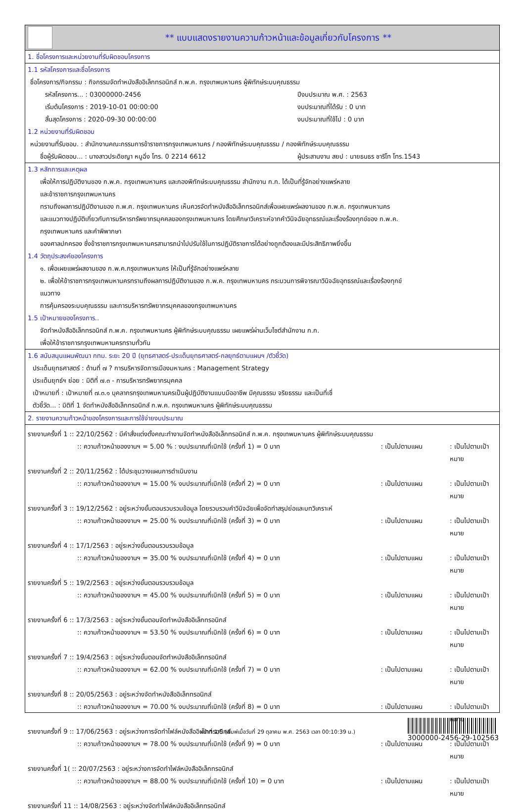** แบบแสดงรายงานความก้าวหน้าและข้อมูลเกี่ยวกับโครงการ **
1. ชื่อโครงการและหน่วยงานที่รับผิดชอบโครงการ
1.1 รหัสโครงการและชื่อโครงการ
ชื่อโครงการ/กิจกรรม : กิจกรรมจัดทำหนังสืออิเล็กทรอนิกส์ ก.พ.ค. กรุงเทพมหานคร ผู้พิทักษ์ระบบคุณธรรม
รหัสโครงการ... : 03000000-2456 ปีงบประมาณ พ.ศ. : 2563
เริ่มต้นโครงการ : 2019-10-01 00:00:00 งบประมาณที่ได้รับ : 0 บาท
สิ้นสุดโครงการ : 2020-09-30 00:00:00 งบประมาณที่ใช้ไป : 0 บาท
1.2 หน่วยงานที่รับผิดชอบ
หน่วยงานที่รับชอบ. : สำนักงานคณะกรรมการข้าราชการกรุงเทพมหานคร / กองพิทักษ์ระบบคุณธรรม / กองพิทักษ์ระบบคุณธรรม
ชื่อผู้รับผิดชอบ... : นางสาวประดิชญา หนูฉิ่ง โทร. 0 2214 6612 ผู้ประสานงาน สยป : นายธนธร ชาริโท โทร.1543
1.3 หลักการและเหตุผล
เพื่อให้การปฏิบัติงานของ ก.พ.ค. กรุงเทพมหานคร และกองพิทักษ์ระบบคุณธรรม สำนักงาน ก.ก. ได้เป็นที่รู้จักอย่างแพร่หลาย
และข้าราชการกรุงเทพมหานคร
ทราบถึงผลการปฏิบัติงานของ ก.พ.ค. กรุงเทพมหานคร เห็นควรจัดทำหนังสืออิเล็กทรอนิกส์เพื่อเผยแพร่ผลงานของ ก.พ.ค. กรุงเทพมหานคร
และแนวทางปฏิบัติเกี่ยวกับการบริหารทรัพยากรบุคคลของกรุงเทพมหานคร โดยศึกษาวิเคราะห์จากคำวินิจฉัยอุทธรณ์และเรื่องร้องทุกข์ของ ก.พ.ค.
กรุงเทพมหานคร และคำพิพากษา
ของศาลปกครอง ซึ่งข้าราชการกรุงเทพมหานครสามารถนำไปปรับใช้ในการปฏิบัติราชการได้อย่างถูกต้องและมีประสิทธิภาพยิ่งขึ้น
1.4 วัตถุประสงค์ของโครงการ
๑. เพื่อเผยแพร่ผลงานของ ก.พ.ค.กรุงเทพมหานคร ให้เป็นที่รู้จักอย่างแพร่หลาย
๒. เพื่อให้ข้าราชการกรุงเทพมหานครทราบถึงผลการปฏิบัติงานของ ก.พ.ค. กรุงเทพมหานคร กระบวนการพิจารณาวินิจฉัยอุทธรณ์และเรื่องร้องทุกข์
แนวทาง
การคุ้มครองระบบคุณธรรม และการบริหารทรัพยากรบุคคลของกรุงเทพมหานคร
1.5 เป้าหมายของโครงการ..
จัดทำหนังสืออิเล็กทรอนิกส์ ก.พ.ค. กรุงเทพมหานคร ผู้พิทักษ์ระบบคุณธรรม เผยแพร่ผ่านเว็บไซต์สำนักงาน ก.ก.
เพื่อให้ข้าราชการกรุงเทพมหานครทราบทั่วกัน
1.6 สนับสนุนแผนพัฒนา กทม. ระยะ 20 ปี (ยุทธศาสตร์-ประเด็นยุทธศาสตร์-กลยุทธ์ตามแผนฯ /ตัวชี้วัด)
ประเด็นยุทธศาสตร์ : ด้านที่ ๗ ? การบริหารจัดการเมืองมหานคร : Management Strategy
ประเด็นยุทธ์ฯ ย่อย : มิติที่ ๗.๓ - การบริหารทรัพยากรบุคคล
เป้าหมายที่ : เป้าหมายที่ ๗.๓.๑ บุคลากรกรุงเทพมหานครเป็นผู้ปฏิบัติงานแบบมืออาชีพ มีคุณธรรม จริยธรรม และเป็นที่เชื่
ตัวชี้วัด... : มิติที่ 1 จัดทำหนังสืออิเล็กทรอนิกส์ ก.พ.ค. กรุงเทพมหานคร ผู้พิทักษ์ระบบคุณธรรม
2. รายงานความก้าวหน้าของโครงการและการใช้จ่ายงบประมาณ
รายงานครั้งที่ 1 :: 22/10/2562 : มีคำสั่งแต่งตั้งคณะทำงานจัดทำหนังสืออิเล็กทรอนิกส์ ก.พ.ค. กรุงเทพมหานคร ผู้พิทักษ์ระบบคุณธรรม
:: ความก้าวหน้าของงานฯ = 5.00 % : งบประมาณที่เบิกใช้ (ครั้งที่ 1) = 0 บาท: เป็นไปตามแผน: เป็นไปตามเป้าหมาย
รายงานครั้งที่ 2 :: 20/11/2562 : ได้ประชุมวางแผนการดำเนินงาน
:: ความก้าวหน้าของงานฯ = 15.00 % งบประมาณที่เบิกใช้ (ครั้งที่ 2) = 0 บาท: เป็นไปตามแผน: เป็นไปตามเป้าหมาย
รายงานครั้งที่ 3 :: 19/12/2562 : อยู่ระหว่างขั้นตอนรวบรวมข้อมูล โดยรวบรวมคำวินิจฉัยเพื่อจัดทำสรุปย่อและบทวิเคราะห์
:: ความก้าวหน้าของงานฯ = 25.00 % งบประมาณที่เบิกใช้ (ครั้งที่ 3) = 0 บาท: เป็นไปตามแผน: เป็นไปตามเป้าหมาย
รายงานครั้งที่ 4 :: 17/1/2563 : อยู่ระหว่างขั้นตอนรวบรวมข้อมูล
:: ความก้าวหน้าของงานฯ = 35.00 % งบประมาณที่เบิกใช้ (ครั้งที่ 4) = 0 บาท: เป็นไปตามแผน: เป็นไปตามเป้าหมาย
รายงานครั้งที่ 5 :: 19/2/2563 : อยู่ระหว่างขั้นตอนรวบรวมข้อมูล
:: ความก้าวหน้าของงานฯ = 45.00 % งบประมาณที่เบิกใช้ (ครั้งที่ 5) = 0 บาท: เป็นไปตามแผน: เป็นไปตามเป้าหมาย
รายงานครั้งที่ 6 :: 17/3/2563 : อยู่ระหว่างขั้นตอนจัดทำหนังสืออิเล็กทรอนิกส์
:: ความก้าวหน้าของงานฯ = 53.50 % งบประมาณที่เบิกใช้ (ครั้งที่ 6) = 0 บาท: เป็นไปตามแผน: เป็นไปตามเป้าหมาย
รายงานครั้งที่ 7 :: 19/4/2563 : อยู่ระหว่างขั้นตอนจัดทำหนังสืออิเล็กทรอนิกส์
:: ความก้าวหน้าของงานฯ = 62.00 % งบประมาณที่เบิกใช้ (ครั้งที่ 7) = 0 บาท: เป็นไปตามแผน: เป็นไปตามเป้าหมาย
รายงานครั้งที่ 8 :: 20/05/2563 : อยู่ระหว่างจัดทำหนังสืออิเล็กทรอนิกส์
:: ความก้าวหน้าของงานฯ = 70.00 % งบประมาณที่เบิกใช้ (ครั้งที่ 8) = 0 บาท: เป็นไปตามแผน: เป็นไปตามเป้าหมาย
รายงานครั้งที่ 9 :: 17/06/2563 : อยู่ระหว่างการจัดทำไฟล์หนังสืออิเล็กทรอนิกส์
:: ความก้าวหน้าของงานฯ = 78.00 % งบประมาณที่เบิกใช้ (ครั้งที่ 9) = 0 บาท: เป็นไปตามแผน: เป็นไปตามเป้าหมาย
รายงานครั้งที่ 1( :: 20/07/2563 : อยู่ระหว่างการจัดทำไฟล์หนังสืออิเล็กทรอนิกส์
:: ความก้าวหน้าของงานฯ = 88.00 % งบประมาณที่เบิกใช้ (ครั้งที่ 10) = 0 บาท: เป็นไปตามแผน: เป็นไปตามเป้าหมาย
รายงานครั้งที่ 11 :: 14/08/2563 : อยู่ระหว่างจัดทำไฟล์หนังสืออิเล็กทรอนิกส์
หน้าที่ 1/5 (พิมพ์เมื่อวันที่ 29 ตุลาคม พ.ศ. 2563 เวลา 00:10:39 น.)
3000000-2456-29-102563